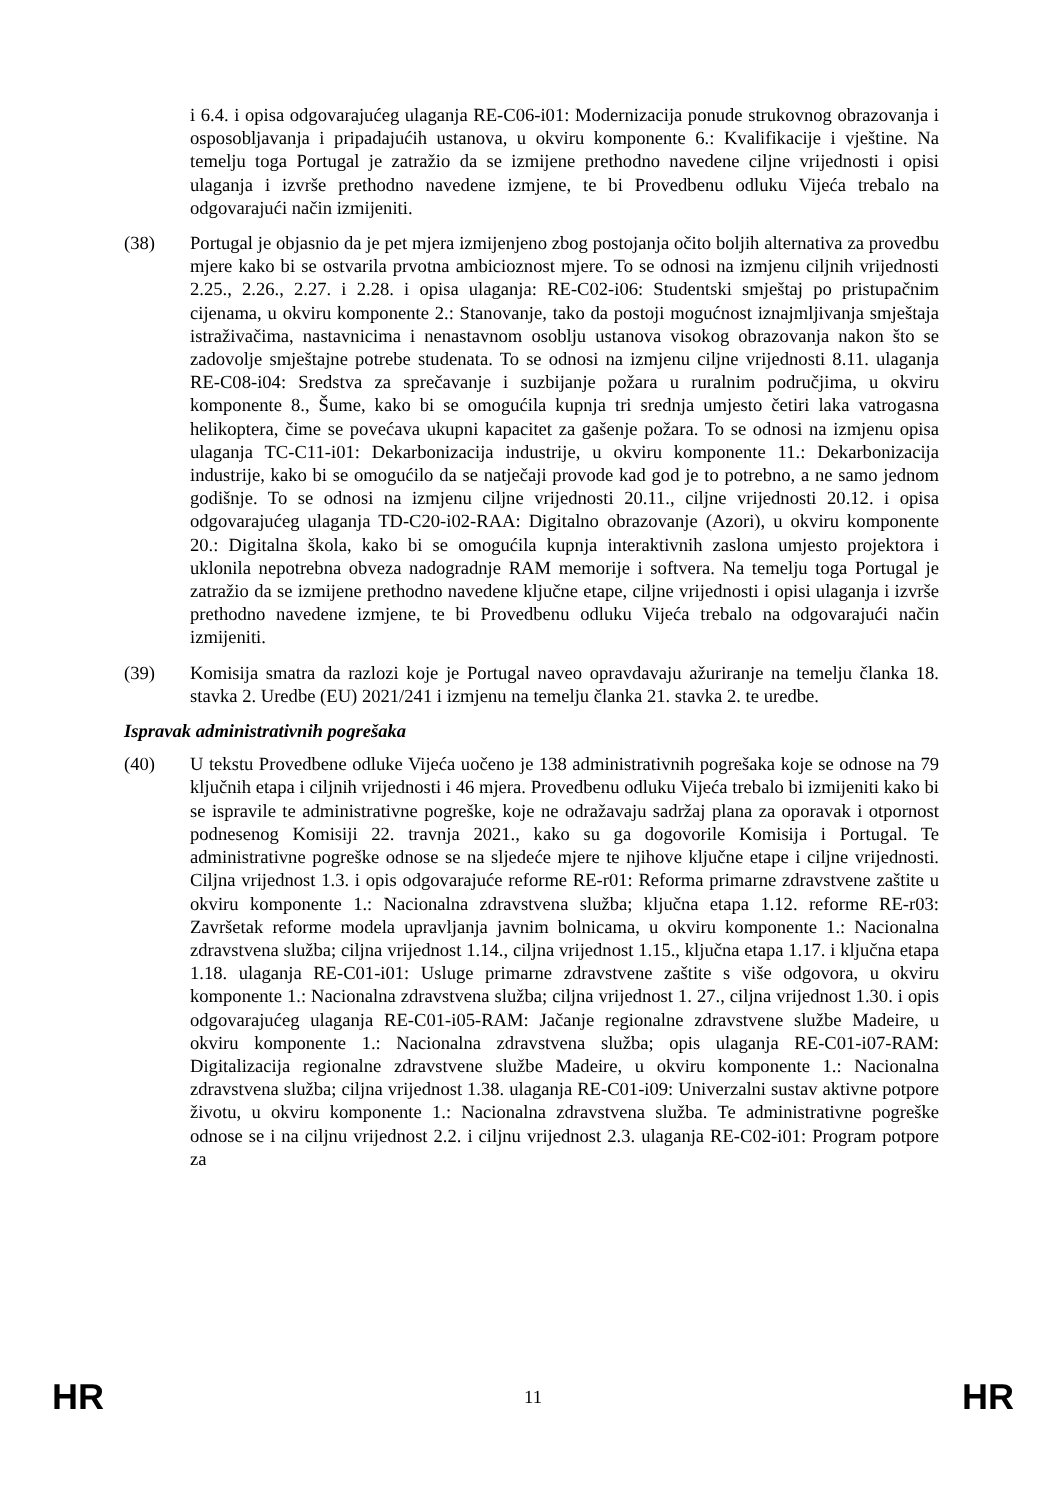i 6.4. i opisa odgovarajućeg ulaganja RE-C06-i01: Modernizacija ponude strukovnog obrazovanja i osposobljavanja i pripadajućih ustanova, u okviru komponente 6.: Kvalifikacije i vještine. Na temelju toga Portugal je zatražio da se izmijene prethodno navedene ciljne vrijednosti i opisi ulaganja i izvrše prethodno navedene izmjene, te bi Provedbenu odluku Vijeća trebalo na odgovarajući način izmijeniti.
(38) Portugal je objasnio da je pet mjera izmijenjeno zbog postojanja očito boljih alternativa za provedbu mjere kako bi se ostvarila prvotna ambicioznost mjere. To se odnosi na izmjenu ciljnih vrijednosti 2.25., 2.26., 2.27. i 2.28. i opisa ulaganja: RE-C02-i06: Studentski smještaj po pristupačnim cijenama, u okviru komponente 2.: Stanovanje, tako da postoji mogućnost iznajmljivanja smještaja istraživačima, nastavnicima i nenastavnom osoblju ustanova visokog obrazovanja nakon što se zadovolje smještajne potrebe studenata. To se odnosi na izmjenu ciljne vrijednosti 8.11. ulaganja RE-C08-i04: Sredstva za sprečavanje i suzbijanje požara u ruralnim područjima, u okviru komponente 8., Šume, kako bi se omogućila kupnja tri srednja umjesto četiri laka vatrogasna helikoptera, čime se povećava ukupni kapacitet za gašenje požara. To se odnosi na izmjenu opisa ulaganja TC-C11-i01: Dekarbonizacija industrije, u okviru komponente 11.: Dekarbonizacija industrije, kako bi se omogućilo da se natječaji provode kad god je to potrebno, a ne samo jednom godišnje. To se odnosi na izmjenu ciljne vrijednosti 20.11., ciljne vrijednosti 20.12. i opisa odgovarajućeg ulaganja TD-C20-i02-RAA: Digitalno obrazovanje (Azori), u okviru komponente 20.: Digitalna škola, kako bi se omogućila kupnja interaktivnih zaslona umjesto projektora i uklonila nepotrebna obveza nadogradnje RAM memorije i softvera. Na temelju toga Portugal je zatražio da se izmijene prethodno navedene ključne etape, ciljne vrijednosti i opisi ulaganja i izvrše prethodno navedene izmjene, te bi Provedbenu odluku Vijeća trebalo na odgovarajući način izmijeniti.
(39) Komisija smatra da razlozi koje je Portugal naveo opravdavaju ažuriranje na temelju članka 18. stavka 2. Uredbe (EU) 2021/241 i izmjenu na temelju članka 21. stavka 2. te uredbe.
Ispravak administrativnih pogrešaka
(40) U tekstu Provedbene odluke Vijeća uočeno je 138 administrativnih pogrešaka koje se odnose na 79 ključnih etapa i ciljnih vrijednosti i 46 mjera. Provedbenu odluku Vijeća trebalo bi izmijeniti kako bi se ispravile te administrativne pogreške, koje ne odražavaju sadržaj plana za oporavak i otpornost podnesenog Komisiji 22. travnja 2021., kako su ga dogovorile Komisija i Portugal. Te administrativne pogreške odnose se na sljedeće mjere te njihove ključne etape i ciljne vrijednosti. Ciljna vrijednost 1.3. i opis odgovarajuće reforme RE-r01: Reforma primarne zdravstvene zaštite u okviru komponente 1.: Nacionalna zdravstvena služba; ključna etapa 1.12. reforme RE-r03: Završetak reforme modela upravljanja javnim bolnicama, u okviru komponente 1.: Nacionalna zdravstvena služba; ciljna vrijednost 1.14., ciljna vrijednost 1.15., ključna etapa 1.17. i ključna etapa 1.18. ulaganja RE-C01-i01: Usluge primarne zdravstvene zaštite s više odgovora, u okviru komponente 1.: Nacionalna zdravstvena služba; ciljna vrijednost 1. 27., ciljna vrijednost 1.30. i opis odgovarajućeg ulaganja RE-C01-i05-RAM: Jačanje regionalne zdravstvene službe Madeire, u okviru komponente 1.: Nacionalna zdravstvena služba; opis ulaganja RE-C01-i07-RAM: Digitalizacija regionalne zdravstvene službe Madeire, u okviru komponente 1.: Nacionalna zdravstvena služba; ciljna vrijednost 1.38. ulaganja RE-C01-i09: Univerzalni sustav aktivne potpore životu, u okviru komponente 1.: Nacionalna zdravstvena služba. Te administrativne pogreške odnose se i na ciljnu vrijednost 2.2. i ciljnu vrijednost 2.3. ulaganja RE-C02-i01: Program potpore za
HR 11 HR